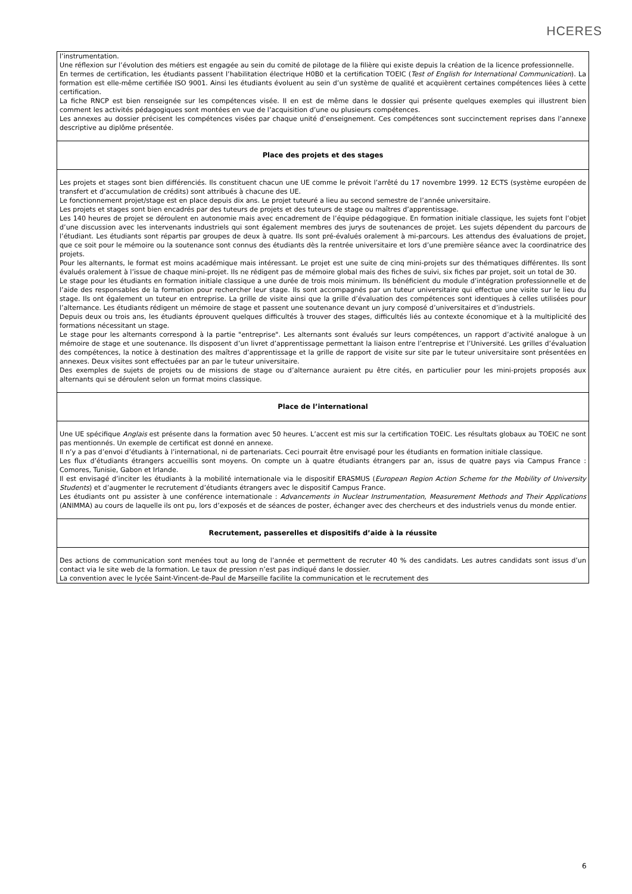HCERES
| l’instrumentation. Une réflexion sur l’évolution des métiers est engagée au sein du comité de pilotage de la filière qui existe depuis la création de la licence professionnelle. En termes de certification, les étudiants passent l’habilitation électrique H0B0 et la certification TOEIC ( Test of English for International Communication ). La formation est elle-même certifiée ISO 9001. Ainsi les étudiants évoluent au sein d’un système de qualité et acquièrent certaines compétences liées à cette certification. La fiche RNCP est bien renseignée sur les compétences visée. Il en est de même dans le dossier qui présente quelques exemples qui illustrent bien comment les activités pédagogiques sont montées en vue de l’acquisition d’une ou plusieurs compétences. Les annexes au dossier précisent les compétences visées par chaque unité d’enseignement. Ces compétences sont succinctement reprises dans l’annexe descriptive au diplôme présentée. |
| Place des projets et des stages |
| Les projets et stages sont bien différenciés. Ils constituent chacun une UE comme le prévoit l’arrêté du 17 novembre 1999. 12 ECTS (système européen de transfert et d’accumulation de crédits) sont attribués à chacune des UE. Le fonctionnement projet/stage est en place depuis dix ans. Le projet tuteuré a lieu au second semestre de l’année universitaire. Les projets et stages sont bien encadrés par des tuteurs de projets et des tuteurs de stage ou maîtres d’apprentissage. Les 140 heures de projet se déroulent en autonomie mais avec encadrement de l’équipe pédagogique. En formation initiale classique, les sujets font l’objet d’une discussion avec les intervenants industriels qui sont également membres des jurys de soutenances de projet. Les sujets dépendent du parcours de l’étudiant. Les étudiants sont répartis par groupes de deux à quatre. Ils sont pré-évalués oralement à mi-parcours. Les attendus des évaluations de projet, que ce soit pour le mémoire ou la soutenance sont connus des étudiants dès la rentrée universitaire et lors d’une première séance avec la coordinatrice des projets. Pour les alternants, le format est moins académique mais intéressant. Le projet est une suite de cinq mini-projets sur des thématiques différentes. Ils sont évalués oralement à l’issue de chaque mini-projet. Ils ne rédigent pas de mémoire global mais des fiches de suivi, six fiches par projet, soit un total de 30. Le stage pour les étudiants en formation initiale classique a une durée de trois mois minimum. Ils bénéficient du module d’intégration professionnelle et de l’aide des responsables de la formation pour rechercher leur stage. Ils sont accompagnés par un tuteur universitaire qui effectue une visite sur le lieu du stage. Ils ont également un tuteur en entreprise. La grille de visite ainsi que la grille d’évaluation des compétences sont identiques à celles utilisées pour l’alternance. Les étudiants rédigent un mémoire de stage et passent une soutenance devant un jury composé d’universitaires et d’industriels. Depuis deux ou trois ans, les étudiants éprouvent quelques difficultés à trouver des stages, difficultés liés au contexte économique et à la multiplicité des formations nécessitant un stage. Le stage pour les alternants correspond à la partie "entreprise". Les alternants sont évalués sur leurs compétences, un rapport d’activité analogue à un mémoire de stage et une soutenance. Ils disposent d’un livret d’apprentissage permettant la liaison entre l’entreprise et l’Université. Les grilles d’évaluation des compétences, la notice à destination des maîtres d’apprentissage et la grille de rapport de visite sur site par le tuteur universitaire sont présentées en annexes. Deux visites sont effectuées par an par le tuteur universitaire. Des exemples de sujets de projets ou de missions de stage ou d’alternance auraient pu être cités, en particulier pour les mini-projets proposés aux alternants qui se déroulent selon un format moins classique. |
| Place de l’international |
| Une UE spécifique Anglais est présente dans la formation avec 50 heures. L’accent est mis sur la certification TOEIC. Les résultats globaux au TOEIC ne sont pas mentionnés. Un exemple de certificat est donné en annexe. Il n’y a pas d’envoi d’étudiants à l’international, ni de partenariats. Ceci pourrait être envisagé pour les étudiants en formation initiale classique. Les flux d’étudiants étrangers accueillis sont moyens. On compte un à quatre étudiants étrangers par an, issus de quatre pays via Campus France : Comores, Tunisie, Gabon et Irlande. Il est envisagé d’inciter les étudiants à la mobilité internationale via le dispositif ERASMUS ( European Region Action Scheme for the Mobility of University Students ) et d’augmenter le recrutement d’étudiants étrangers avec le dispositif Campus France. Les étudiants ont pu assister à une conférence internationale : Advancements in Nuclear Instrumentation, Measurement Methods and Their Applications (ANIMMA) au cours de laquelle ils ont pu, lors d’exposés et de séances de poster, échanger avec des chercheurs et des industriels venus du monde entier. |
| Recrutement, passerelles et dispositifs d’aide à la réussite |
| Des actions de communication sont menées tout au long de l’année et permettent de recruter 40 % des candidats. Les autres candidats sont issus d’un contact via le site web de la formation. Le taux de pression n’est pas indiqué dans le dossier. La convention avec le lycée Saint-Vincent-de-Paul de Marseille facilite la communication et le recrutement des |
6